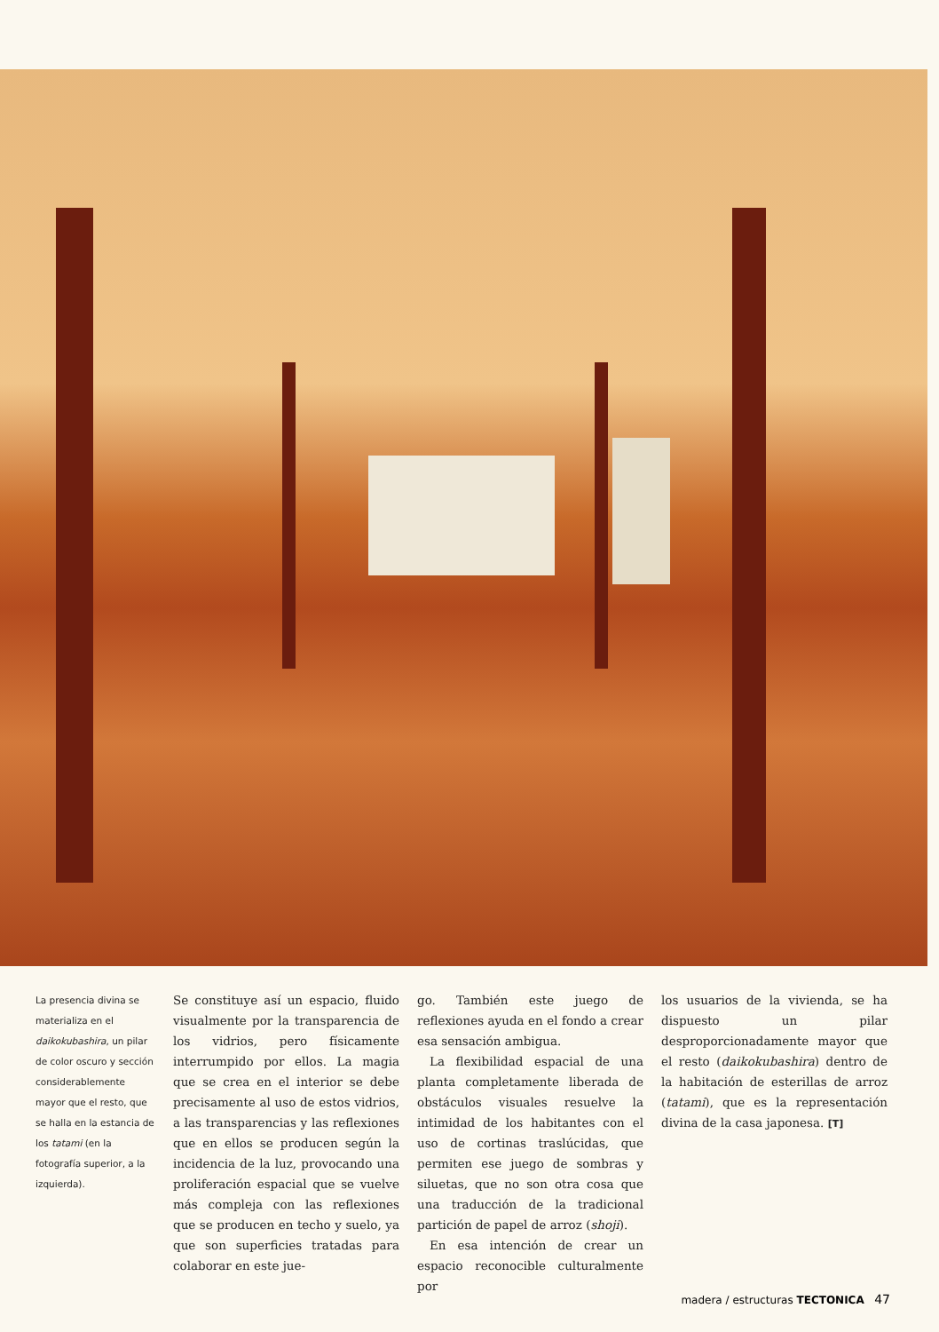La presencia divina se materializa en el daikokubashira, un pilar de color oscuro y sección considerablemente mayor que el resto, que se halla en la estancia de los tatami (en la fotografía superior, a la izquierda).
Se constituye así un espacio, fluido visualmente por la transparencia de los vidrios, pero físicamente interrumpido por ellos. La magia que se crea en el interior se debe precisamente al uso de estos vidrios, a las transparencias y las reflexiones que en ellos se producen según la incidencia de la luz, provocando una proliferación espacial que se vuelve más compleja con las reflexiones que se producen en techo y suelo, ya que son superficies tratadas para colaborar en este jue-
go. También este juego de reflexiones ayuda en el fondo a crear esa sensación ambigua.
La flexibilidad espacial de una planta completamente liberada de obstáculos visuales resuelve la intimidad de los habitantes con el uso de cortinas traslúcidas, que permiten ese juego de sombras y siluetas, que no son otra cosa que una traducción de la tradicional partición de papel de arroz (shoji).
En esa intención de crear un espacio reconocible culturalmente por
los usuarios de la vivienda, se ha dispuesto un pilar desproporcionadamente mayor que el resto (daikokubashira) dentro de la habitación de esterillas de arroz (tatami), que es la representación divina de la casa japonesa. [T]
madera / estructuras TECTONICA 47